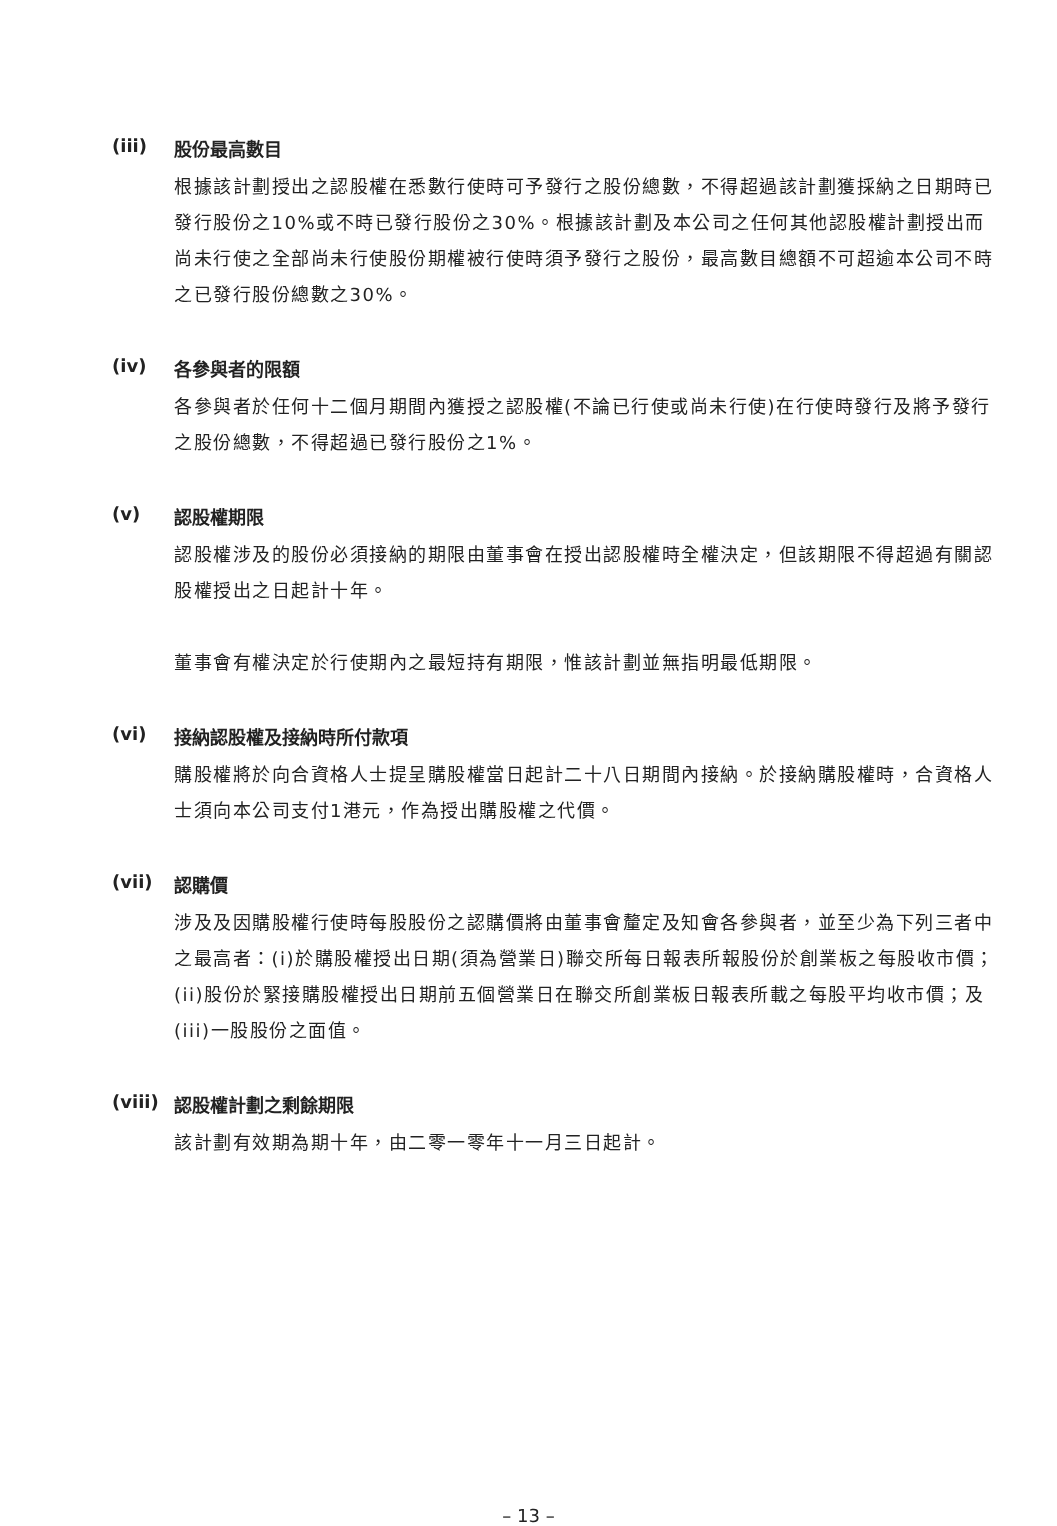(iii) 股份最高數目
根據該計劃授出之認股權在悉數行使時可予發行之股份總數，不得超過該計劃獲採納之日期時已發行股份之10%或不時已發行股份之30%。根據該計劃及本公司之任何其他認股權計劃授出而尚未行使之全部尚未行使股份期權被行使時須予發行之股份，最高數目總額不可超逾本公司不時之已發行股份總數之30%。
(iv) 各參與者的限額
各參與者於任何十二個月期間內獲授之認股權(不論已行使或尚未行使)在行使時發行及將予發行之股份總數，不得超過已發行股份之1%。
(v) 認股權期限
認股權涉及的股份必須接納的期限由董事會在授出認股權時全權決定，但該期限不得超過有關認股權授出之日起計十年。
董事會有權決定於行使期內之最短持有期限，惟該計劃並無指明最低期限。
(vi) 接納認股權及接納時所付款項
購股權將於向合資格人士提呈購股權當日起計二十八日期間內接納。於接納購股權時，合資格人士須向本公司支付1港元，作為授出購股權之代價。
(vii) 認購價
涉及及因購股權行使時每股股份之認購價將由董事會釐定及知會各參與者，並至少為下列三者中之最高者：(i)於購股權授出日期(須為營業日)聯交所每日報表所報股份於創業板之每股收市價；(ii)股份於緊接購股權授出日期前五個營業日在聯交所創業板日報表所載之每股平均收市價；及(iii)一股股份之面值。
(viii) 認股權計劃之剩餘期限
該計劃有效期為期十年，由二零一零年十一月三日起計。
– 13 –